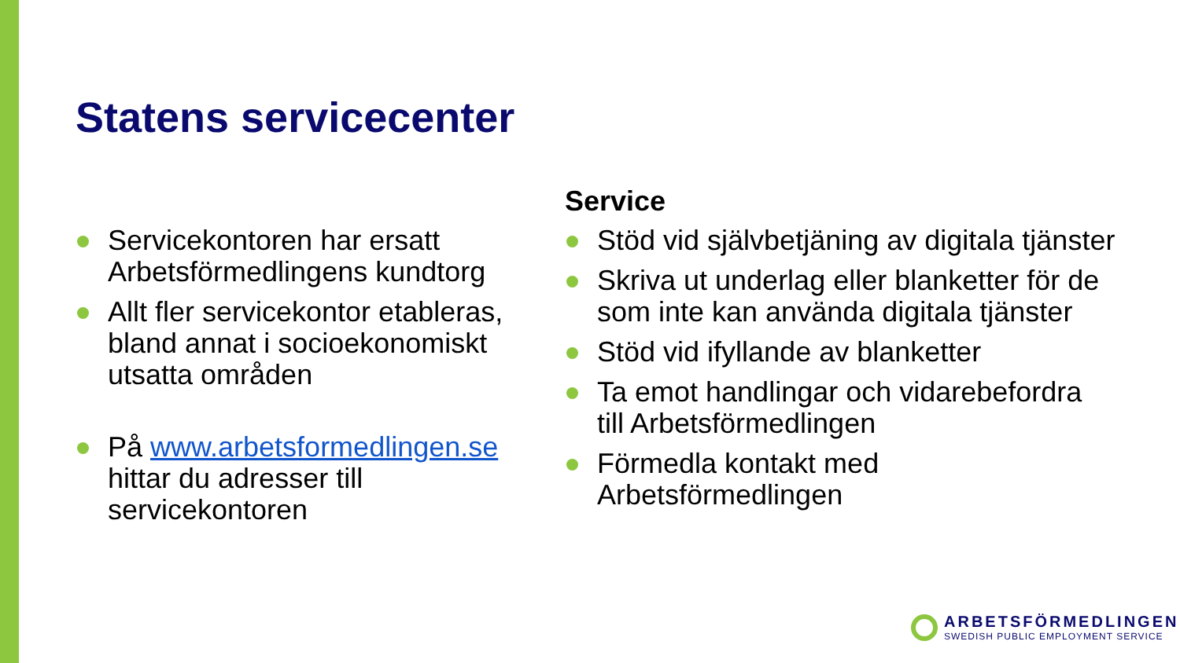Statens servicecenter
Servicekontoren har ersatt Arbetsförmedlingens kundtorg
Allt fler servicekontor etableras, bland annat i socioekonomiskt utsatta områden
På www.arbetsformedlingen.se hittar du adresser till servicekontoren
Service
Stöd vid självbetjäning av digitala tjänster
Skriva ut underlag eller blanketter för de som inte kan använda digitala tjänster
Stöd vid ifyllande av blanketter
Ta emot handlingar och vidarebefordra till Arbetsförmedlingen
Förmedla kontakt med Arbetsförmedlingen
ARBETSFÖRMEDLINGEN
SWEDISH PUBLIC EMPLOYMENT SERVICE